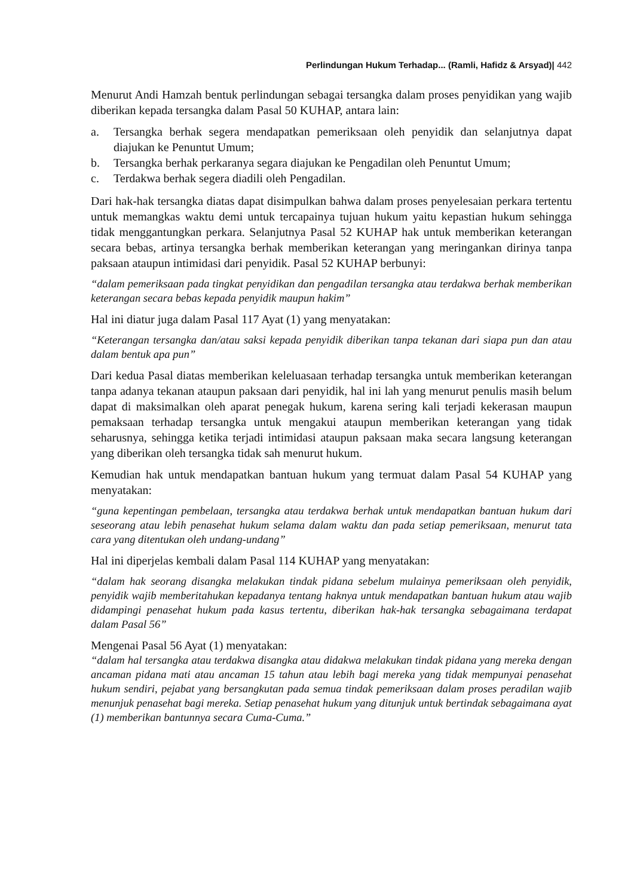Perlindungan Hukum Terhadap... (Ramli, Hafidz & Arsyad)| 442
Menurut Andi Hamzah bentuk perlindungan sebagai tersangka dalam proses penyidikan yang wajib diberikan kepada tersangka dalam Pasal 50 KUHAP, antara lain:
a. Tersangka berhak segera mendapatkan pemeriksaan oleh penyidik dan selanjutnya dapat diajukan ke Penuntut Umum;
b. Tersangka berhak perkaranya segara diajukan ke Pengadilan oleh Penuntut Umum;
c. Terdakwa berhak segera diadili oleh Pengadilan.
Dari hak-hak tersangka diatas dapat disimpulkan bahwa dalam proses penyelesaian perkara tertentu untuk memangkas waktu demi untuk tercapainya tujuan hukum yaitu kepastian hukum sehingga tidak menggantungkan perkara. Selanjutnya Pasal 52 KUHAP hak untuk memberikan keterangan secara bebas, artinya tersangka berhak memberikan keterangan yang meringankan dirinya tanpa paksaan ataupun intimidasi dari penyidik. Pasal 52 KUHAP berbunyi:
“dalam pemeriksaan pada tingkat penyidikan dan pengadilan tersangka atau terdakwa berhak memberikan keterangan secara bebas kepada penyidik maupun hakim”
Hal ini diatur juga dalam Pasal 117 Ayat (1) yang menyatakan:
“Keterangan tersangka dan/atau saksi kepada penyidik diberikan tanpa tekanan dari siapa pun dan atau dalam bentuk apa pun”
Dari kedua Pasal diatas memberikan keleluasaan terhadap tersangka untuk memberikan keterangan tanpa adanya tekanan ataupun paksaan dari penyidik, hal ini lah yang menurut penulis masih belum dapat di maksimalkan oleh aparat penegak hukum, karena sering kali terjadi kekerasan maupun pemaksaan terhadap tersangka untuk mengakui ataupun memberikan keterangan yang tidak seharusnya, sehingga ketika terjadi intimidasi ataupun paksaan maka secara langsung keterangan yang diberikan oleh tersangka tidak sah menurut hukum.
Kemudian hak untuk mendapatkan bantuan hukum yang termuat dalam Pasal 54 KUHAP yang menyatakan:
“guna kepentingan pembelaan, tersangka atau terdakwa berhak untuk mendapatkan bantuan hukum dari seseorang atau lebih penasehat hukum selama dalam waktu dan pada setiap pemeriksaan, menurut tata cara yang ditentukan oleh undang-undang”
Hal ini diperjelas kembali dalam Pasal 114 KUHAP yang menyatakan:
“dalam hak seorang disangka melakukan tindak pidana sebelum mulainya pemeriksaan oleh penyidik, penyidik wajib memberitahukan kepadanya tentang haknya untuk mendapatkan bantuan hukum atau wajib didampingi penasehat hukum pada kasus tertentu, diberikan hak-hak tersangka sebagaimana terdapat dalam Pasal 56”
Mengenai Pasal 56 Ayat (1) menyatakan:
“dalam hal tersangka atau terdakwa disangka atau didakwa melakukan tindak pidana yang mereka dengan ancaman pidana mati atau ancaman 15 tahun atau lebih bagi mereka yang tidak mempunyai penasehat hukum sendiri, pejabat yang bersangkutan pada semua tindak pemeriksaan dalam proses peradilan wajib menunjuk penasehat bagi mereka. Setiap penasehat hukum yang ditunjuk untuk bertindak sebagaimana ayat (1) memberikan bantunnya secara Cuma-Cuma.”